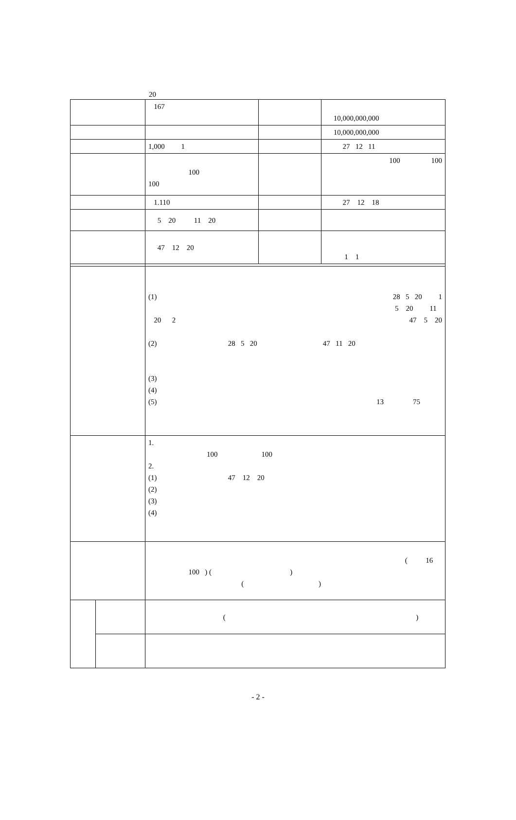20
| | | 167 | | 10,000,000,000 |
| | | | | 10,000,000,000 |
| | | 1,000 1 | | 27 12 11 |
| | | 100 100 | | 100 100 |
| | | 1.110 | | 27 12 18 |
| | | 5 20 11 20 | | |
| | | 47 12 20 | | 1 1 |
| | | (1) 28 5 20 1 5 20 11 20 2 47 5 20 (2) 28 5 20 47 11 20 (3) (4) (5) 13 75 | | |
| | | 1. 100 100 2. (1) 47 12 20 (2) (3) (4) | | |
| | | ( 16 100 ) ( ) ( ) | | |
| | | ( ) | | |
- 2 -